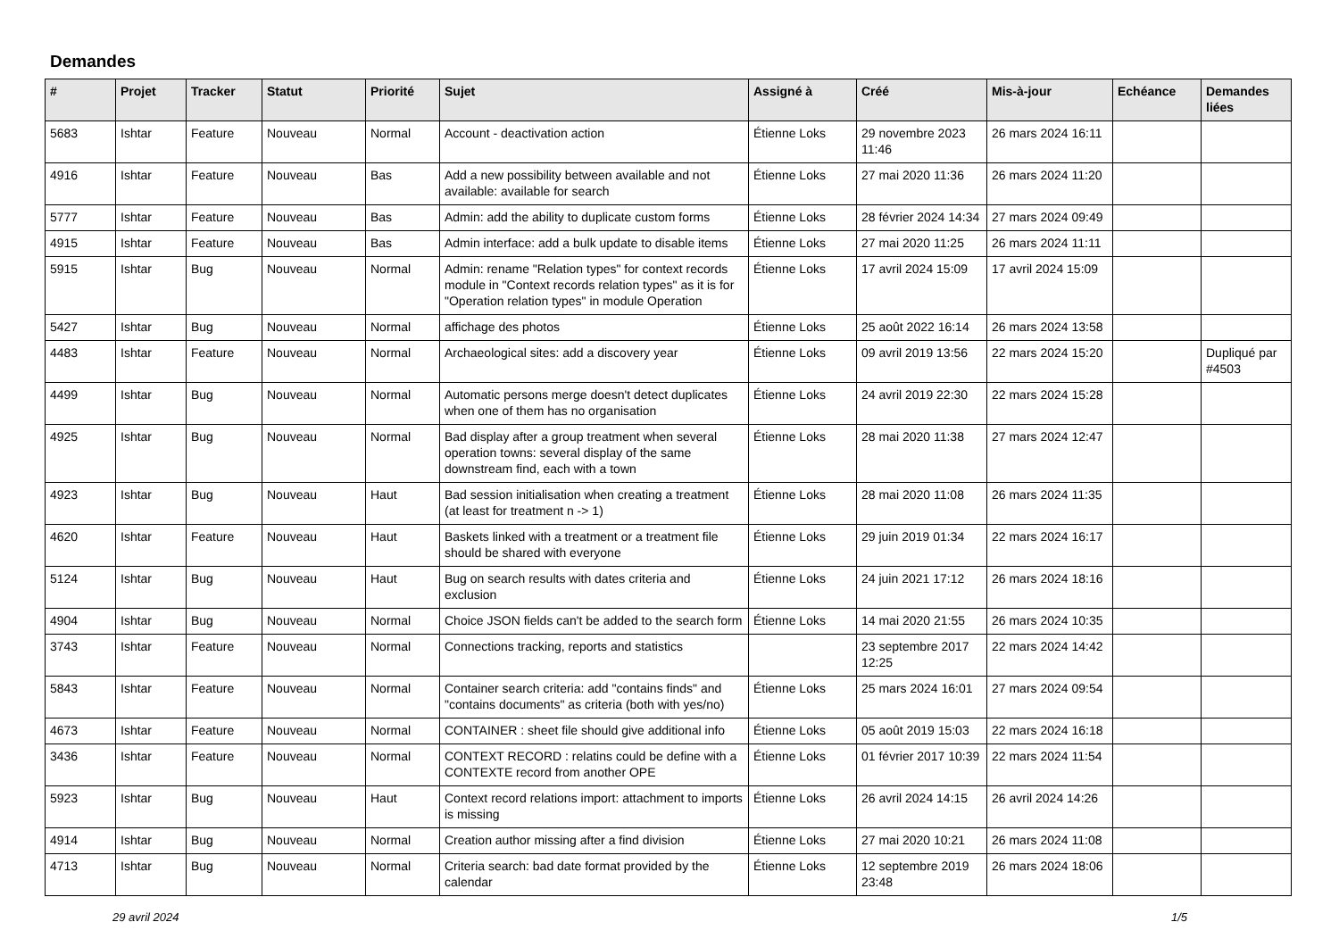Demandes
| # | Projet | Tracker | Statut | Priorité | Sujet | Assigné à | Créé | Mis-à-jour | Echéance | Demandes liées |
| --- | --- | --- | --- | --- | --- | --- | --- | --- | --- | --- |
| 5683 | Ishtar | Feature | Nouveau | Normal | Account - deactivation action | Étienne Loks | 29 novembre 2023 11:46 | 26 mars 2024 16:11 | | |
| 4916 | Ishtar | Feature | Nouveau | Bas | Add a new possibility between available and not available: available for search | Étienne Loks | 27 mai 2020 11:36 | 26 mars 2024 11:20 | | |
| 5777 | Ishtar | Feature | Nouveau | Bas | Admin: add the ability to duplicate custom forms | Étienne Loks | 28 février 2024 14:34 | 27 mars 2024 09:49 | | |
| 4915 | Ishtar | Feature | Nouveau | Bas | Admin interface: add a bulk update to disable items | Étienne Loks | 27 mai 2020 11:25 | 26 mars 2024 11:11 | | |
| 5915 | Ishtar | Bug | Nouveau | Normal | Admin: rename "Relation types" for context records module in "Context records relation types" as it is for "Operation relation types" in module Operation | Étienne Loks | 17 avril 2024 15:09 | 17 avril 2024 15:09 | | |
| 5427 | Ishtar | Bug | Nouveau | Normal | affichage des photos | Étienne Loks | 25 août 2022 16:14 | 26 mars 2024 13:58 | | |
| 4483 | Ishtar | Feature | Nouveau | Normal | Archaeological sites: add a discovery year | Étienne Loks | 09 avril 2019 13:56 | 22 mars 2024 15:20 | | Dupliqué par #4503 |
| 4499 | Ishtar | Bug | Nouveau | Normal | Automatic persons merge doesn't detect duplicates when one of them has no organisation | Étienne Loks | 24 avril 2019 22:30 | 22 mars 2024 15:28 | | |
| 4925 | Ishtar | Bug | Nouveau | Normal | Bad display after a group treatment when several operation towns: several display of the same downstream find, each with a town | Étienne Loks | 28 mai 2020 11:38 | 27 mars 2024 12:47 | | |
| 4923 | Ishtar | Bug | Nouveau | Haut | Bad session initialisation when creating a treatment (at least for treatment n -> 1) | Étienne Loks | 28 mai 2020 11:08 | 26 mars 2024 11:35 | | |
| 4620 | Ishtar | Feature | Nouveau | Haut | Baskets linked with a treatment or a treatment file should be shared with everyone | Étienne Loks | 29 juin 2019 01:34 | 22 mars 2024 16:17 | | |
| 5124 | Ishtar | Bug | Nouveau | Haut | Bug on search results with dates criteria and exclusion | Étienne Loks | 24 juin 2021 17:12 | 26 mars 2024 18:16 | | |
| 4904 | Ishtar | Bug | Nouveau | Normal | Choice JSON fields can't be added to the search form | Étienne Loks | 14 mai 2020 21:55 | 26 mars 2024 10:35 | | |
| 3743 | Ishtar | Feature | Nouveau | Normal | Connections tracking, reports and statistics | | 23 septembre 2017 12:25 | 22 mars 2024 14:42 | | |
| 5843 | Ishtar | Feature | Nouveau | Normal | Container search criteria: add "contains finds" and "contains documents" as criteria (both with yes/no) | Étienne Loks | 25 mars 2024 16:01 | 27 mars 2024 09:54 | | |
| 4673 | Ishtar | Feature | Nouveau | Normal | CONTAINER : sheet file should give additional info | Étienne Loks | 05 août 2019 15:03 | 22 mars 2024 16:18 | | |
| 3436 | Ishtar | Feature | Nouveau | Normal | CONTEXT RECORD : relatins could be define with a CONTEXTE record from another OPE | Étienne Loks | 01 février 2017 10:39 | 22 mars 2024 11:54 | | |
| 5923 | Ishtar | Bug | Nouveau | Haut | Context record relations import: attachment to imports is missing | Étienne Loks | 26 avril 2024 14:15 | 26 avril 2024 14:26 | | |
| 4914 | Ishtar | Bug | Nouveau | Normal | Creation author missing after a find division | Étienne Loks | 27 mai 2020 10:21 | 26 mars 2024 11:08 | | |
| 4713 | Ishtar | Bug | Nouveau | Normal | Criteria search: bad date format provided by the calendar | Étienne Loks | 12 septembre 2019 23:48 | 26 mars 2024 18:06 | | |
29 avril 2024 1/5